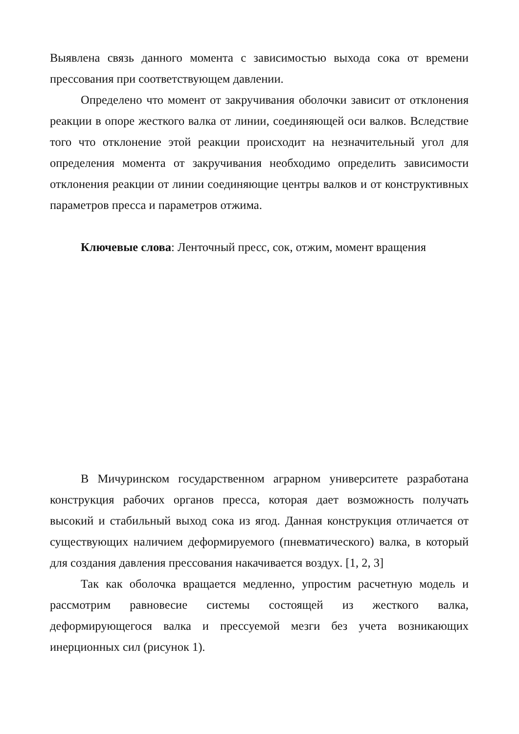Выявлена связь данного момента с зависимостью выхода сока от времени прессования при соответствующем давлении.
Определено что момент от закручивания оболочки зависит от отклонения реакции в опоре жесткого валка от линии, соединяющей оси валков. Вследствие того что отклонение этой реакции происходит на незначительный угол для определения момента от закручивания необходимо определить зависимости отклонения реакции от линии соединяющие центры валков и от конструктивных параметров пресса и параметров отжима.
Ключевые слова: Ленточный пресс, сок, отжим, момент вращения
В Мичуринском государственном аграрном университете разработана конструкция рабочих органов пресса, которая дает возможность получать высокий и стабильный выход сока из ягод. Данная конструкция отличается от существующих наличием деформируемого (пневматического) валка, в который для создания давления прессования накачивается воздух. [1, 2, 3]
Так как оболочка вращается медленно, упростим расчетную модель и рассмотрим равновесие системы состоящей из жесткого валка, деформирующегося валка и прессуемой мезги без учета возникающих инерционных сил (рисунок 1).